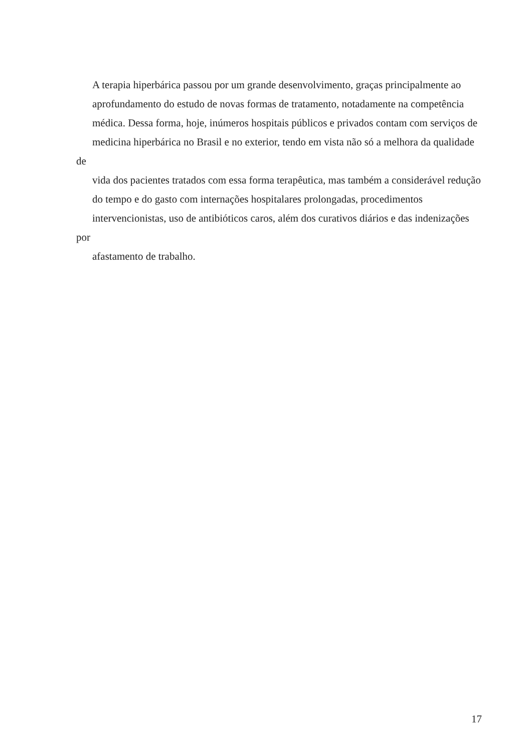A terapia hiperbárica passou por um grande desenvolvimento, graças principalmente ao
aprofundamento do estudo de novas formas de tratamento, notadamente na competência
médica. Dessa forma, hoje, inúmeros hospitais públicos e privados contam com serviços de
medicina hiperbárica no Brasil e no exterior, tendo em vista não só a melhora da qualidade de
vida dos pacientes tratados com essa forma terapêutica, mas também a considerável redução
do tempo e do gasto com internações hospitalares prolongadas, procedimentos
intervencionistas, uso de antibióticos caros, além dos curativos diários e das indenizações por
afastamento de trabalho.
17